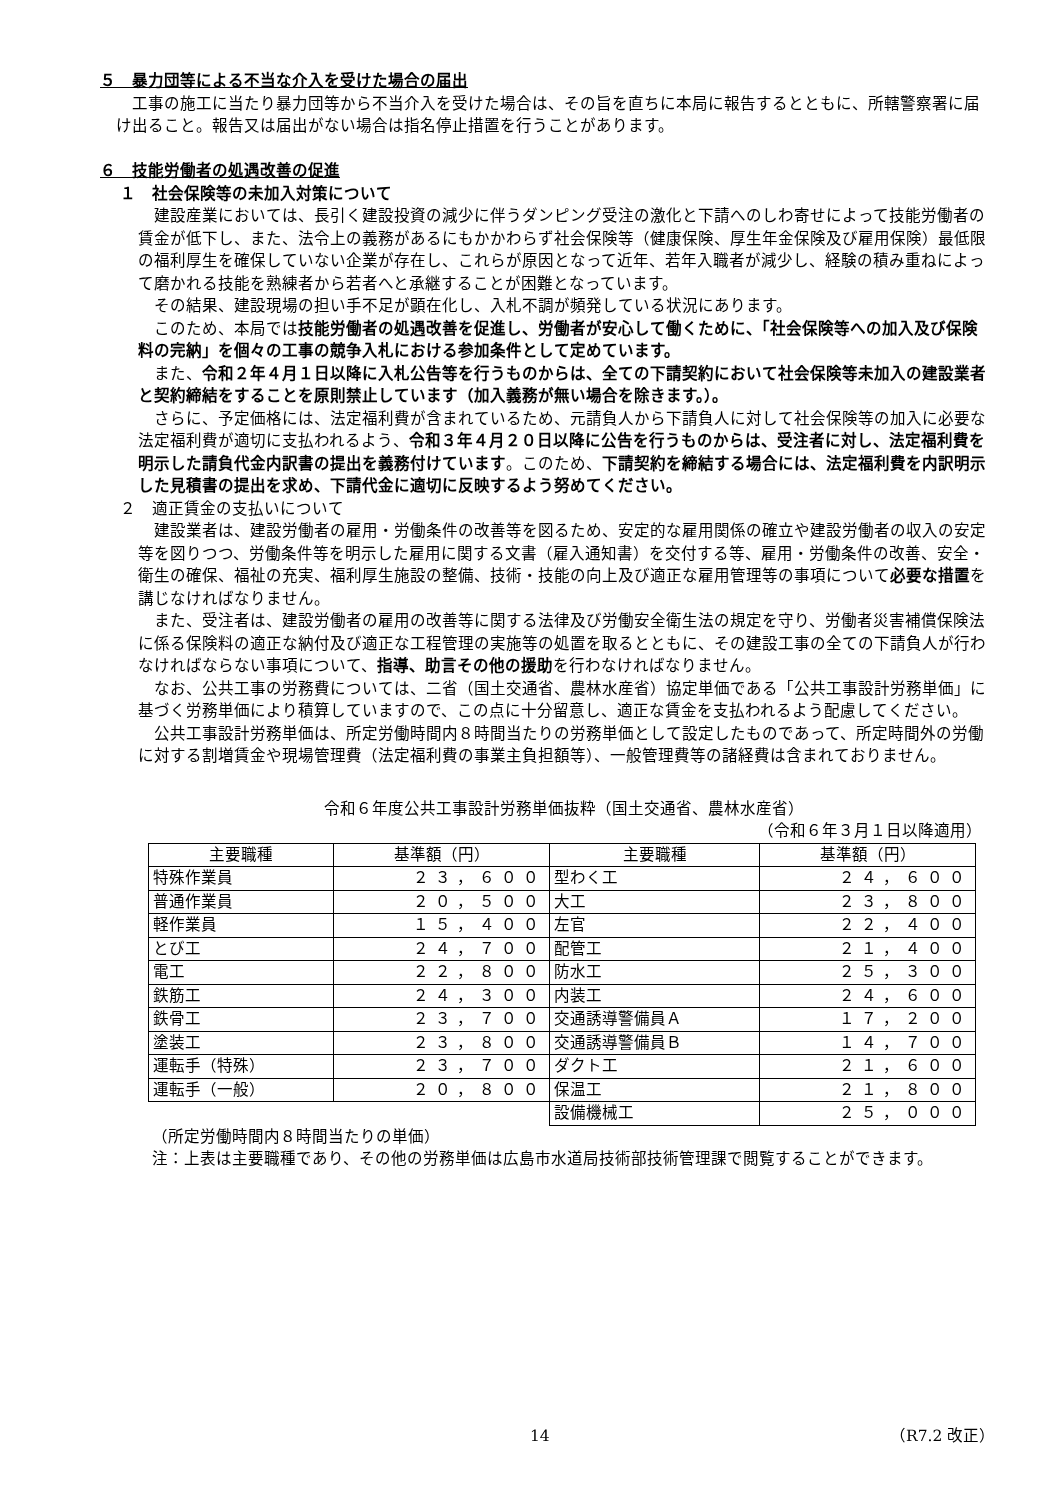５　暴力団等による不当な介入を受けた場合の届出
工事の施工に当たり暴力団等から不当介入を受けた場合は、その旨を直ちに本局に報告するとともに、所轄警察署に届け出ること。報告又は届出がない場合は指名停止措置を行うことがあります。
６　技能労働者の処遇改善の促進
１　社会保険等の未加入対策について
建設産業においては、長引く建設投資の減少に伴うダンピング受注の激化と下請へのしわ寄せによって技能労働者の賃金が低下し、また、法令上の義務があるにもかかわらず社会保険等（健康保険、厚生年金保険及び雇用保険）最低限の福利厚生を確保していない企業が存在し、これらが原因となって近年、若年入職者が減少し、経験の積み重ねによって磨かれる技能を熟練者から若者へと承継することが困難となっています。
その結果、建設現場の担い手不足が顕在化し、入札不調が頻発している状況にあります。
このため、本局では技能労働者の処遇改善を促進し、労働者が安心して働くために、「社会保険等への加入及び保険料の完納」を個々の工事の競争入札における参加条件として定めています。
また、令和２年４月１日以降に入札公告等を行うものからは、全ての下請契約において社会保険等未加入の建設業者と契約締結をすることを原則禁止しています（加入義務が無い場合を除きます。）。
さらに、予定価格には、法定福利費が含まれているため、元請負人から下請負人に対して社会保険等の加入に必要な法定福利費が適切に支払われるよう、令和３年４月２０日以降に公告を行うものからは、受注者に対し、法定福利費を明示した請負代金内訳書の提出を義務付けています。このため、下請契約を締結する場合には、法定福利費を内訳明示した見積書の提出を求め、下請代金に適切に反映するよう努めてください。
２　適正賃金の支払いについて
建設業者は、建設労働者の雇用・労働条件の改善等を図るため、安定的な雇用関係の確立や建設労働者の収入の安定等を図りつつ、労働条件等を明示した雇用に関する文書（雇入通知書）を交付する等、雇用・労働条件の改善、安全・衛生の確保、福祉の充実、福利厚生施設の整備、技術・技能の向上及び適正な雇用管理等の事項について必要な措置を講じなければなりません。
また、受注者は、建設労働者の雇用の改善等に関する法律及び労働安全衛生法の規定を守り、労働者災害補償保険法に係る保険料の適正な納付及び適正な工程管理の実施等の処置を取るとともに、その建設工事の全ての下請負人が行わなければならない事項について、指導、助言その他の援助を行わなければなりません。
なお、公共工事の労務費については、二省（国土交通省、農林水産省）協定単価である「公共工事設計労務単価」に基づく労務単価により積算していますので、この点に十分留意し、適正な賃金を支払われるよう配慮してください。
公共工事設計労務単価は、所定労働時間内８時間当たりの労務単価として設定したものであって、所定時間外の労働に対する割増賃金や現場管理費（法定福利費の事業主負担額等）、一般管理費等の諸経費は含まれておりません。
令和６年度公共工事設計労務単価抜粋（国土交通省、農林水産省）
（令和６年３月１日以降適用）
| 主要職種 | 基準額（円） | 主要職種 | 基準額（円） |
| --- | --- | --- | --- |
| 特殊作業員 | ２３，６００ | 型わく工 | ２４，６００ |
| 普通作業員 | ２０，５００ | 大工 | ２３，８００ |
| 軽作業員 | １５，４００ | 左官 | ２２，４００ |
| とび工 | ２４，７００ | 配管工 | ２１，４００ |
| 電工 | ２２，８００ | 防水工 | ２５，３００ |
| 鉄筋工 | ２４，３００ | 内装工 | ２４，６００ |
| 鉄骨工 | ２３，７００ | 交通誘導警備員Ａ | １７，２００ |
| 塗装工 | ２３，８００ | 交通誘導警備員Ｂ | １４，７００ |
| 運転手（特殊） | ２３，７００ | ダクト工 | ２１，６００ |
| 運転手（一般） | ２０，８００ | 保温工 | ２１，８００ |
| | | 設備機械工 | ２５，０００ |
（所定労働時間内８時間当たりの単価）
注：上表は主要職種であり、その他の労務単価は広島市水道局技術部技術管理課で閲覧することができます。
14 （R7.2 改正）